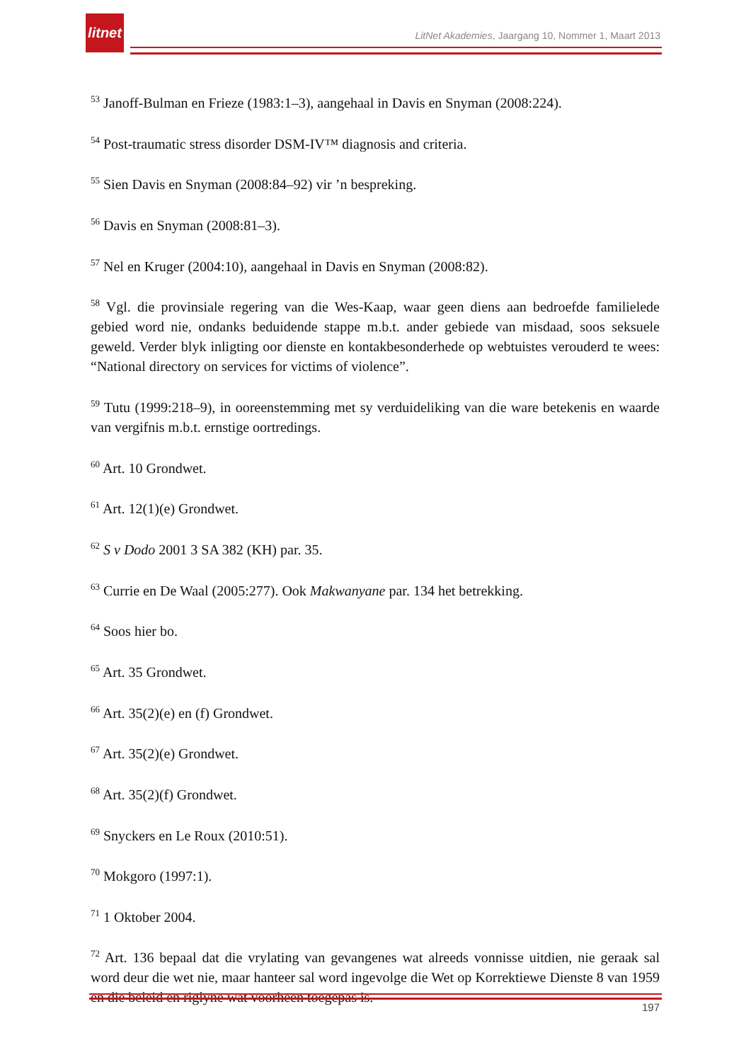litnet
LitNet Akademies, Jaargang 10, Nommer 1, Maart 2013
<sup>53</sup> Janoff-Bulman en Frieze (1983:1–3), aangehaal in Davis en Snyman (2008:224).
<sup>54</sup> Post-traumatic stress disorder DSM-IV™ diagnosis and criteria.
<sup>55</sup> Sien Davis en Snyman (2008:84–92) vir ’n bespreking.
<sup>56</sup> Davis en Snyman (2008:81–3).
<sup>57</sup> Nel en Kruger (2004:10), aangehaal in Davis en Snyman (2008:82).
<sup>58</sup> Vgl. die provinsiale regering van die Wes-Kaap, waar geen diens aan bedroefde familielede gebied word nie, ondanks beduidende stappe m.b.t. ander gebiede van misdaad, soos seksuele geweld. Verder blyk inligting oor dienste en kontakbesonderhede op webtuistes verouderd te wees: “National directory on services for victims of violence”.
<sup>59</sup> Tutu (1999:218–9), in ooreenstemming met sy verduideliking van die ware betekenis en waarde van vergifnis m.b.t. ernstige oortredings.
<sup>60</sup> Art. 10 Grondwet.
<sup>61</sup> Art. 12(1)(e) Grondwet.
<sup>62</sup> S v Dodo 2001 3 SA 382 (KH) par. 35.
<sup>63</sup> Currie en De Waal (2005:277). Ook Makwanyane par. 134 het betrekking.
<sup>64</sup> Soos hier bo.
<sup>65</sup> Art. 35 Grondwet.
<sup>66</sup> Art. 35(2)(e) en (f) Grondwet.
<sup>67</sup> Art. 35(2)(e) Grondwet.
<sup>68</sup> Art. 35(2)(f) Grondwet.
<sup>69</sup> Snyckers en Le Roux (2010:51).
<sup>70</sup> Mokgoro (1997:1).
<sup>71</sup> 1 Oktober 2004.
<sup>72</sup> Art. 136 bepaal dat die vrylating van gevangenes wat alreeds vonnisse uitdien, nie geraak sal word deur die wet nie, maar hanteer sal word ingevolge die Wet op Korrektiewe Dienste 8 van 1959 en die beleid en riglyne wat voorheen toegepas is.
197